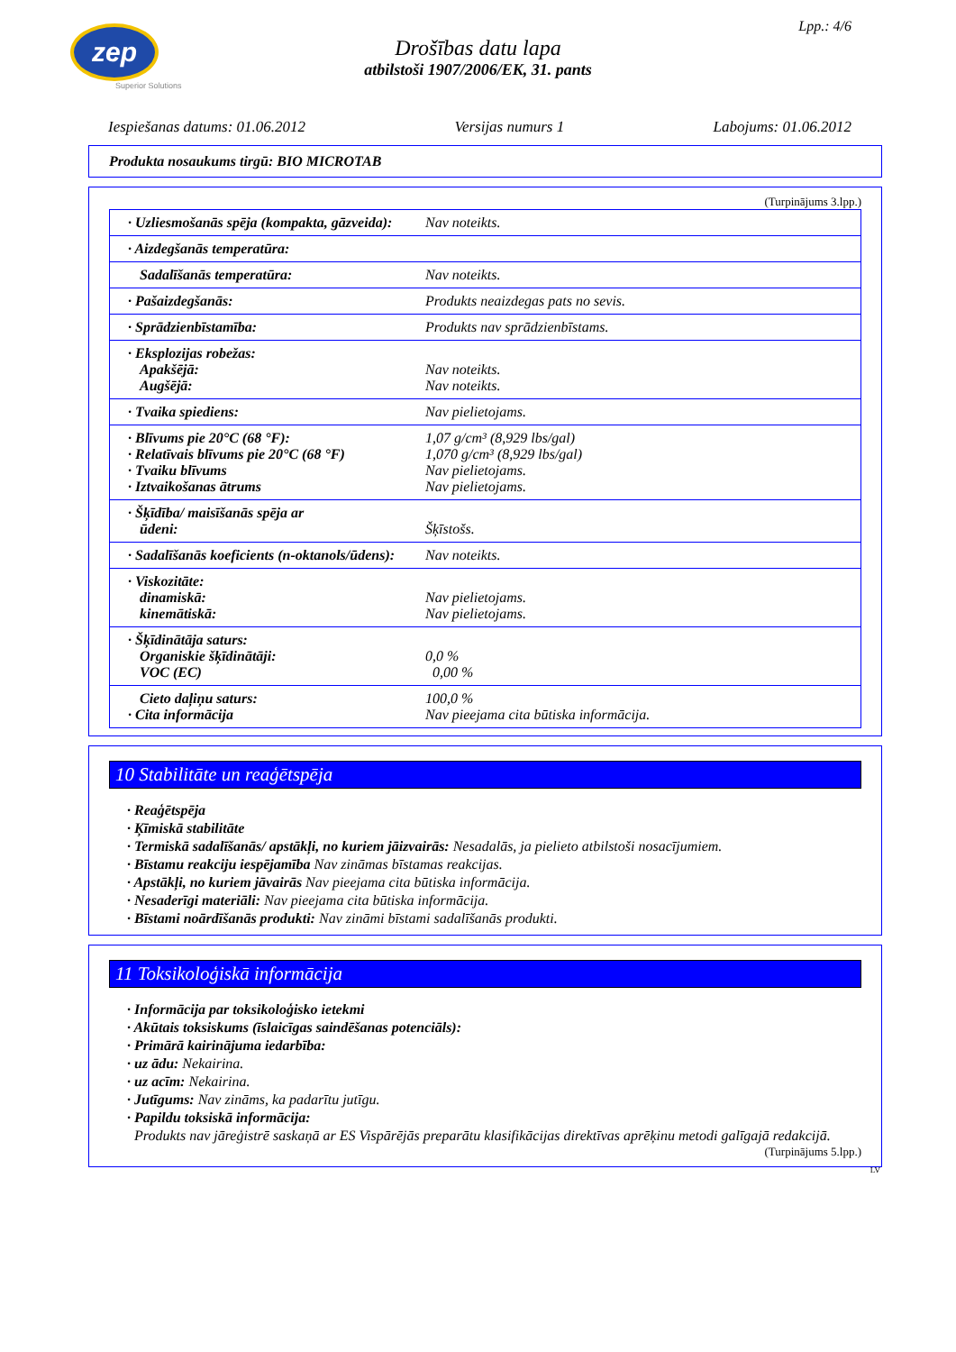zep
Superior Solutions
Lpp.: 4/6
Drošības datu lapa
atbilstoši 1907/2006/EK, 31. pants
Iespiešanas datums: 01.06.2012 Versijas numurs 1 Labojums: 01.06.2012
Produkta nosaukums tirgū: BIO MICROTAB
(Turpinājums 3.lpp.)
| · Uzliesmošanās spēja (kompakta, gāzveida): | Nav noteikts. |
| · Aizdegšanās temperatūra: | |
| Sadalīšanās temperatūra: | Nav noteikts. |
| · Pašaizdegšanās: | Produkts neaizdegas pats no sevis. |
| · Sprādzienbīstamība: | Produkts nav sprādzienbīstams. |
| · Eksplozijas robežas: Apakšējā: Augšējā: | Nav noteikts. Nav noteikts. |
| · Tvaika spiediens: | Nav pielietojams. |
| · Blīvums pie 20°C (68 °F): · Relatīvais blīvums pie 20°C (68 °F) · Tvaiku blīvums · Iztvaikošanas ātrums | 1,07 g/cm³ (8,929 lbs/gal) 1,070 g/cm³ (8,929 lbs/gal) Nav pielietojams. Nav pielietojams. |
| · Šķīdība/ maisīšanās spēja ar ūdeni: | Šķīstošs. |
| · Sadalīšanās koeficients (n-oktanols/ūdens): | Nav noteikts. |
| · Viskozitāte: dinamiskā: kinemātiskā: | Nav pielietojams. Nav pielietojams. |
| · Šķīdinātāja saturs: Organiskie šķīdinātāji: VOC (EC) | 0,0 % 0,00 % |
| Cieto daļiņu saturs: · Cita informācija | 100,0 % Nav pieejama cita būtiska informācija. |
10 Stabilitāte un reaģētspēja
· Reaģētspēja
· Ķīmiskā stabilitāte
· Termiskā sadalīšanās/ apstākļi, no kuriem jāizvairās: Nesadalās, ja pielieto atbilstoši nosacījumiem.
· Bīstamu reakciju iespējamība Nav zināmas bīstamas reakcijas.
· Apstākļi, no kuriem jāvairās Nav pieejama cita būtiska informācija.
· Nesaderīgi materiāli: Nav pieejama cita būtiska informācija.
· Bīstami noārdīšanās produkti: Nav zināmi bīstami sadalīšanās produkti.
11 Toksikoloģiskā informācija
· Informācija par toksikoloģisko ietekmi
· Akūtais toksiskums (īslaicīgas saindēšanas potenciāls):
· Primārā kairinājuma iedarbība:
· uz ādu: Nekairina.
· uz acīm: Nekairina.
· Jutīgums: Nav zināms, ka padarītu jutīgu.
· Papildu toksiskā informācija:
Produkts nav jāreģistrē saskaņā ar ES Vispārējās preparātu klasifikācijas direktīvas aprēķinu metodi galīgajā redakcijā.
(Turpinājums 5.lpp.)
LV